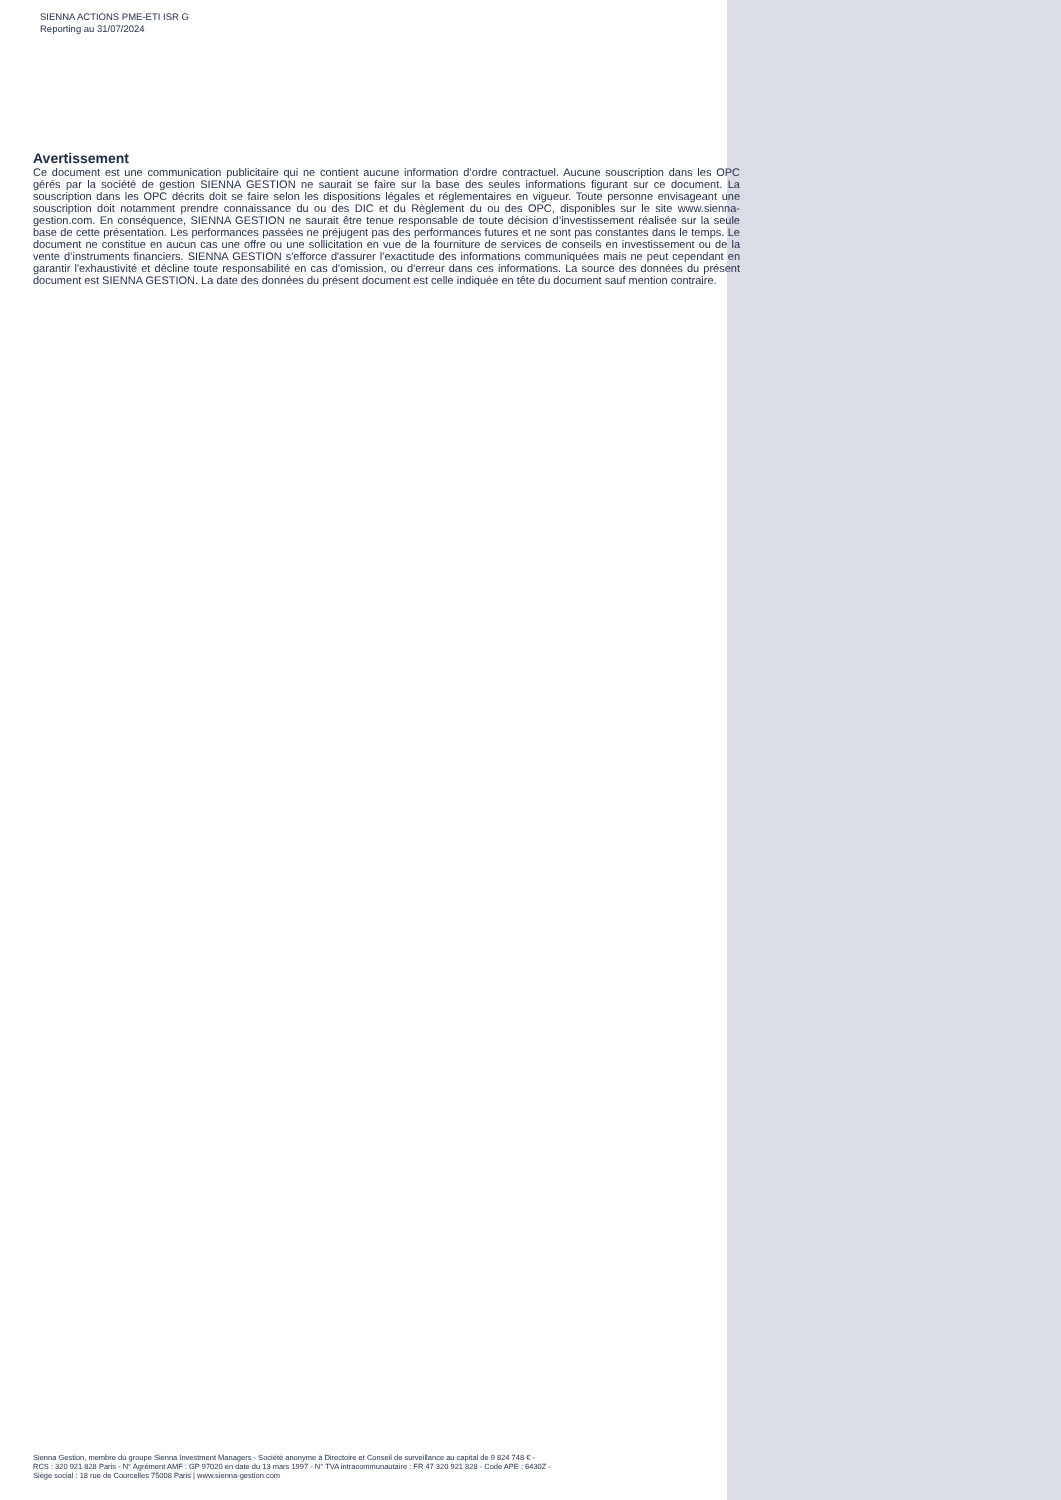SIENNA ACTIONS PME-ETI ISR G
Reporting au 31/07/2024
Avertissement
Ce document est une communication publicitaire qui ne contient aucune information d’ordre contractuel. Aucune souscription dans les OPC gérés par la société de gestion SIENNA GESTION ne saurait se faire sur la base des seules informations figurant sur ce document. La souscription dans les OPC décrits doit se faire selon les dispositions légales et réglementaires en vigueur. Toute personne envisageant une souscription doit notamment prendre connaissance du ou des DIC et du Règlement du ou des OPC, disponibles sur le site www.sienna-gestion.com. En conséquence, SIENNA GESTION ne saurait être tenue responsable de toute décision d’investissement réalisée sur la seule base de cette présentation. Les performances passées ne préjugent pas des performances futures et ne sont pas constantes dans le temps. Le document ne constitue en aucun cas une offre ou une sollicitation en vue de la fourniture de services de conseils en investissement ou de la vente d’instruments financiers. SIENNA GESTION s'efforce d'assurer l'exactitude des informations communiquées mais ne peut cependant en garantir l'exhaustivité et décline toute responsabilité en cas d'omission, ou d'erreur dans ces informations. La source des données du présent document est SIENNA GESTION. La date des données du présent document est celle indiquée en tête du document sauf mention contraire.
Sienna Gestion, membre du groupe Sienna Investment Managers - Société anonyme à Directoire et Conseil de surveillance au capital de 9 824 748 € -
RCS : 320 921 828 Paris - N° Agrément AMF : GP 97020 en date du 13 mars 1997 - N° TVA intracommunautaire : FR 47 320 921 828 - Code APE : 6430Z -
Siège social : 18 rue de Courcelles 75008 Paris | www.sienna-gestion.com